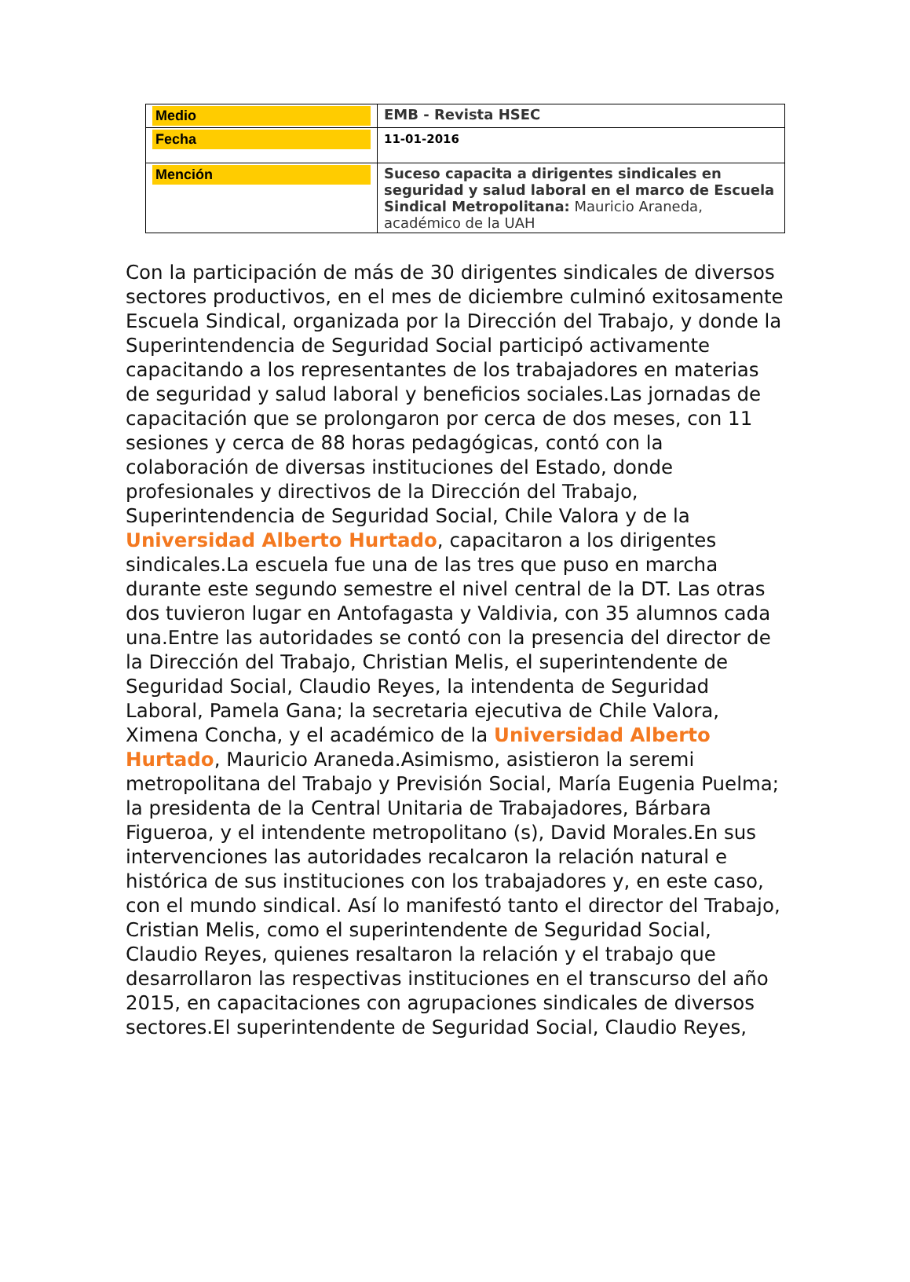| Medio | EMB - Revista HSEC |
| Fecha | 11-01-2016 |
| Mención | Suceso capacita a dirigentes sindicales en seguridad y salud laboral en el marco de Escuela Sindical Metropolitana: Mauricio Araneda, académico de la UAH |
Con la participación de más de 30 dirigentes sindicales de diversos sectores productivos, en el mes de diciembre culminó exitosamente Escuela Sindical, organizada por la Dirección del Trabajo, y donde la Superintendencia de Seguridad Social participó activamente capacitando a los representantes de los trabajadores en materias de seguridad y salud laboral y beneficios sociales.Las jornadas de capacitación que se prolongaron por cerca de dos meses, con 11 sesiones y cerca de 88 horas pedagógicas, contó con la colaboración de diversas instituciones del Estado, donde profesionales y directivos de la Dirección del Trabajo, Superintendencia de Seguridad Social, Chile Valora y de la Universidad Alberto Hurtado, capacitaron a los dirigentes sindicales.La escuela fue una de las tres que puso en marcha durante este segundo semestre el nivel central de la DT. Las otras dos tuvieron lugar en Antofagasta y Valdivia, con 35 alumnos cada una.Entre las autoridades se contó con la presencia del director de la Dirección del Trabajo, Christian Melis, el superintendente de Seguridad Social, Claudio Reyes, la intendenta de Seguridad Laboral, Pamela Gana; la secretaria ejecutiva de Chile Valora, Ximena Concha, y el académico de la Universidad Alberto Hurtado, Mauricio Araneda.Asimismo, asistieron la seremi metropolitana del Trabajo y Previsión Social, María Eugenia Puelma; la presidenta de la Central Unitaria de Trabajadores, Bárbara Figueroa, y el intendente metropolitano (s), David Morales.En sus intervenciones las autoridades recalcaron la relación natural e histórica de sus instituciones con los trabajadores y, en este caso, con el mundo sindical. Así lo manifestó tanto el director del Trabajo, Cristian Melis, como el superintendente de Seguridad Social, Claudio Reyes, quienes resaltaron la relación y el trabajo que desarrollaron las respectivas instituciones en el transcurso del año 2015, en capacitaciones con agrupaciones sindicales de diversos sectores.El superintendente de Seguridad Social, Claudio Reyes,